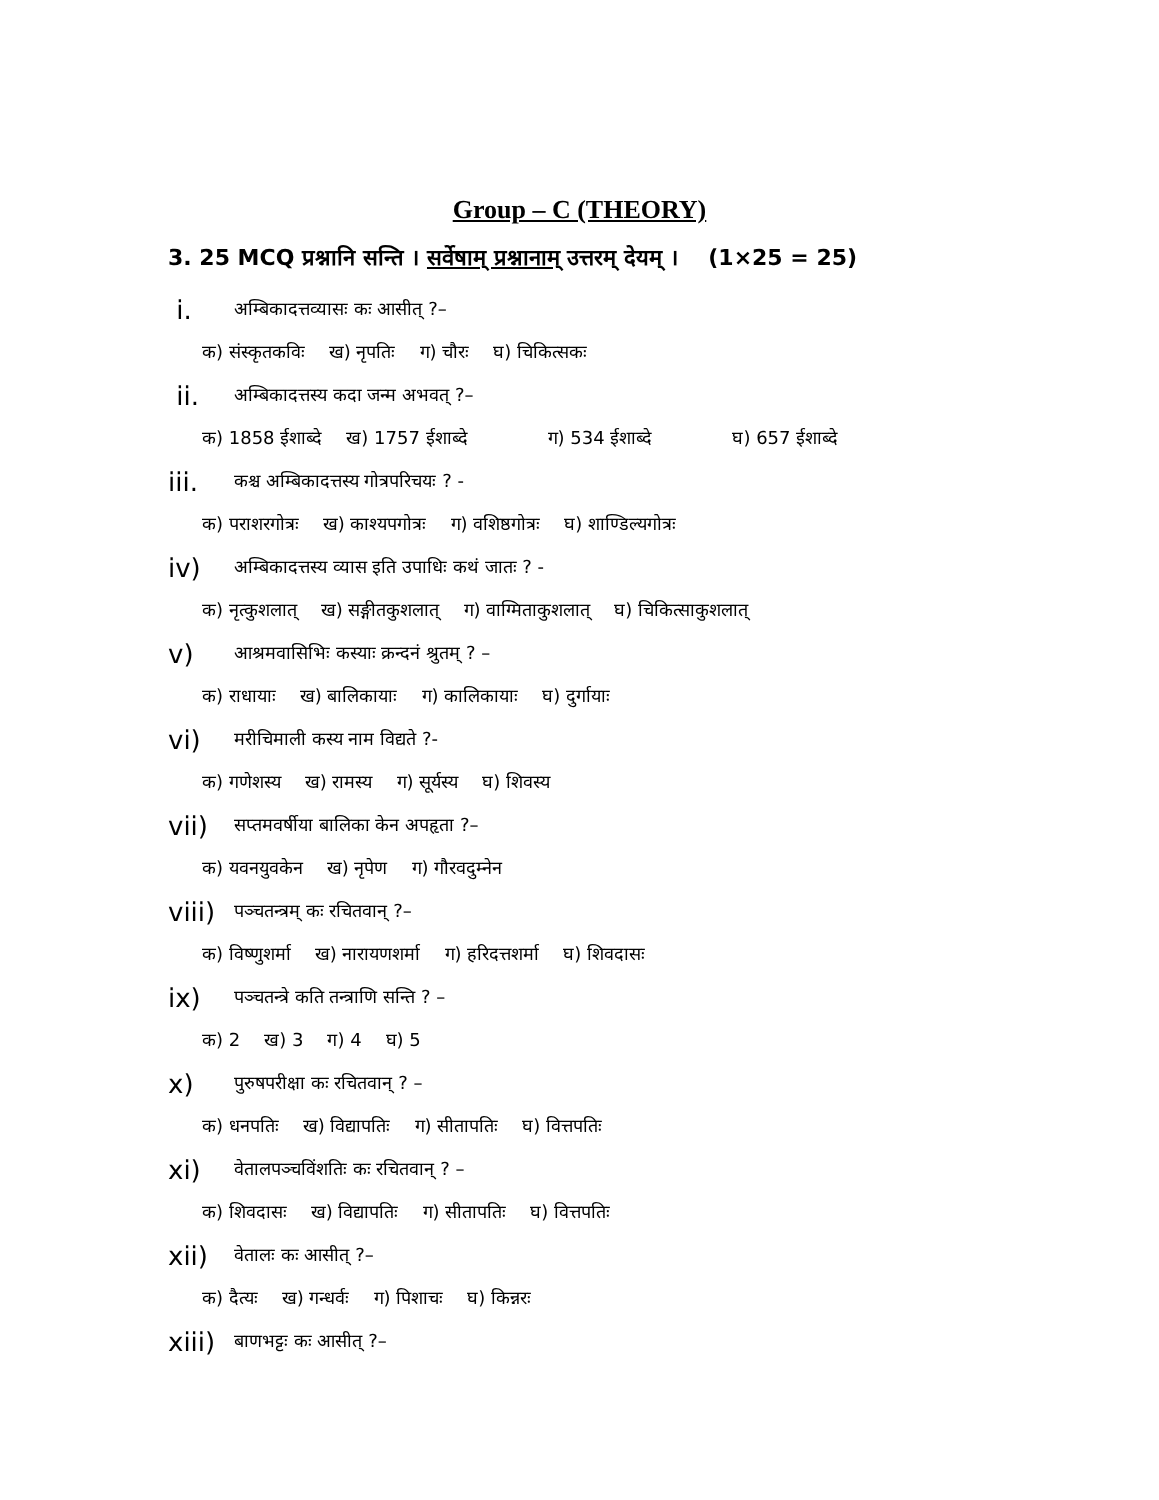Group – C (THEORY)
3. 25 MCQ प्रश्नानि सन्ति । सर्वेषाम् प्रश्नानाम् उत्तरम् देयम् । (1×25 = 25)
i. अम्बिकादत्तव्यासः कः आसीत् ?–
क) संस्कृतकविः ख) नृपतिः ग) चौरः घ) चिकित्सकः
ii. अम्बिकादत्तस्य कदा जन्म अभवत् ?–
क) 1858 ईशाब्दे ख) 1757 ईशाब्दे ग) 534 ईशाब्दे घ) 657 ईशाब्दे
iii. कश्च अम्बिकादत्तस्य गोत्रपरिचयः ? -
क) पराशरगोत्रः ख) काश्यपगोत्रः ग) वशिष्ठगोत्रः घ) शाण्डिल्यगोत्रः
iv) अम्बिकादत्तस्य व्यास इति उपाधिः कथं जातः ? -
क) नृत्कुशलात् ख) सङ्गीतकुशलात् ग) वाग्मिताकुशलात् घ) चिकित्साकुशलात्
v) आश्रमवासिभिः कस्याः क्रन्दनं श्रुतम् ? –
क) राधायाः ख) बालिकायाः ग) कालिकायाः घ) दुर्गायाः
vi) मरीचिमाली कस्य नाम विद्यते ?-
क) गणेशस्य ख) रामस्य ग) सूर्यस्य घ) शिवस्य
vii) सप्तमवर्षीया बालिका केन अपहृता ?–
क) यवनयुवकेन ख) नृपेण ग) गौरवदुम्नेन
viii) पञ्चतन्त्रम् कः रचितवान् ?–
क) विष्णुशर्मा ख) नारायणशर्मा ग) हरिदत्तशर्मा घ) शिवदासः
ix) पञ्चतन्त्रे कति तन्त्राणि सन्ति ? –
क) 2 ख) 3 ग) 4 घ) 5
x) पुरुषपरीक्षा कः रचितवान् ? –
क) धनपतिः ख) विद्यापतिः ग) सीतापतिः घ) वित्तपतिः
xi) वेतालपञ्चविंशतिः कः रचितवान् ? –
क) शिवदासः ख) विद्यापतिः ग) सीतापतिः घ) वित्तपतिः
xii) वेतालः कः आसीत् ?–
क) दैत्यः ख) गन्धर्वः ग) पिशाचः घ) किन्नरः
xiii) बाणभट्टः कः आसीत् ?–